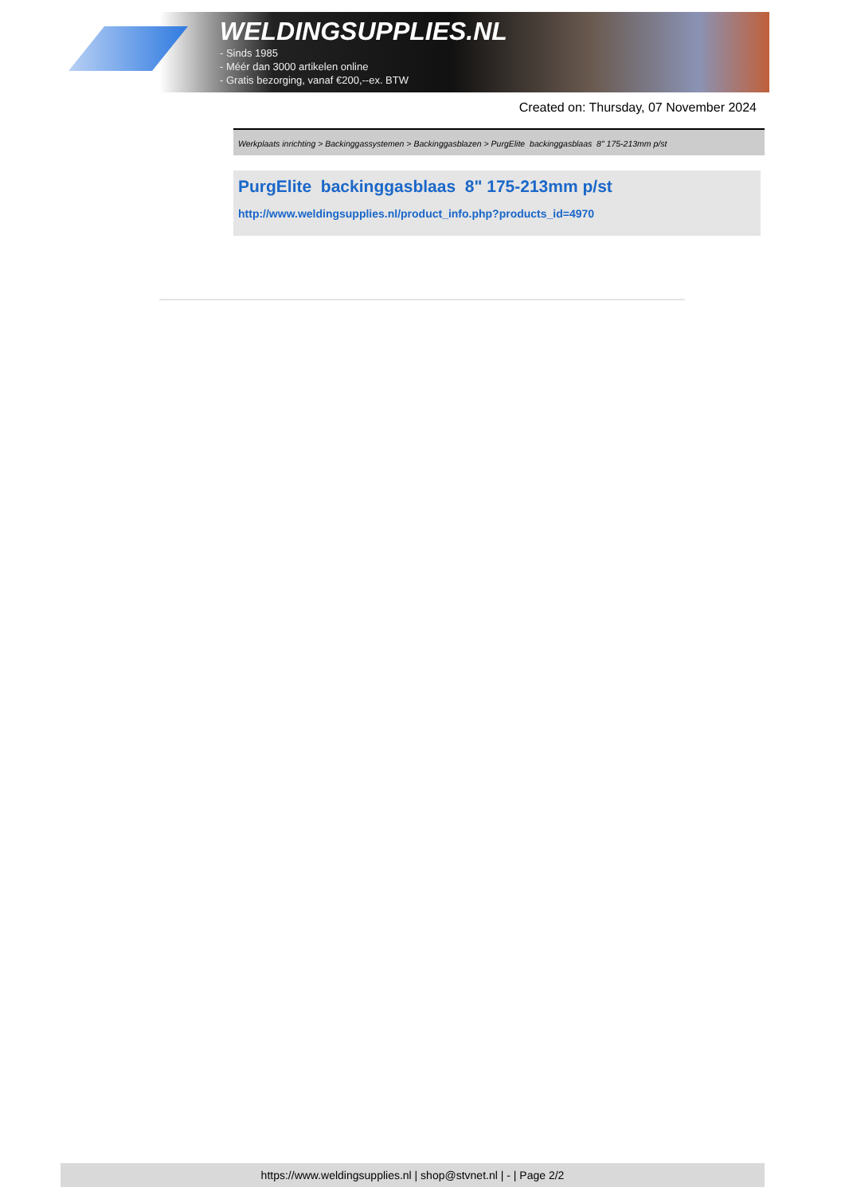WELDINGSUPPLIES.NL
- Sinds 1985
- Méér dan 3000 artikelen online
- Gratis bezorging, vanaf €200,--ex. BTW
Created on: Thursday, 07 November 2024
Werkplaats inrichting > Backinggassystemen > Backinggasblazen > PurgElite backinggasblaas 8" 175-213mm p/st
PurgElite backinggasblaas 8" 175-213mm p/st
http://www.weldingsupplies.nl/product_info.php?products_id=4970
https://www.weldingsupplies.nl | shop@stvnet.nl | - | Page 2/2